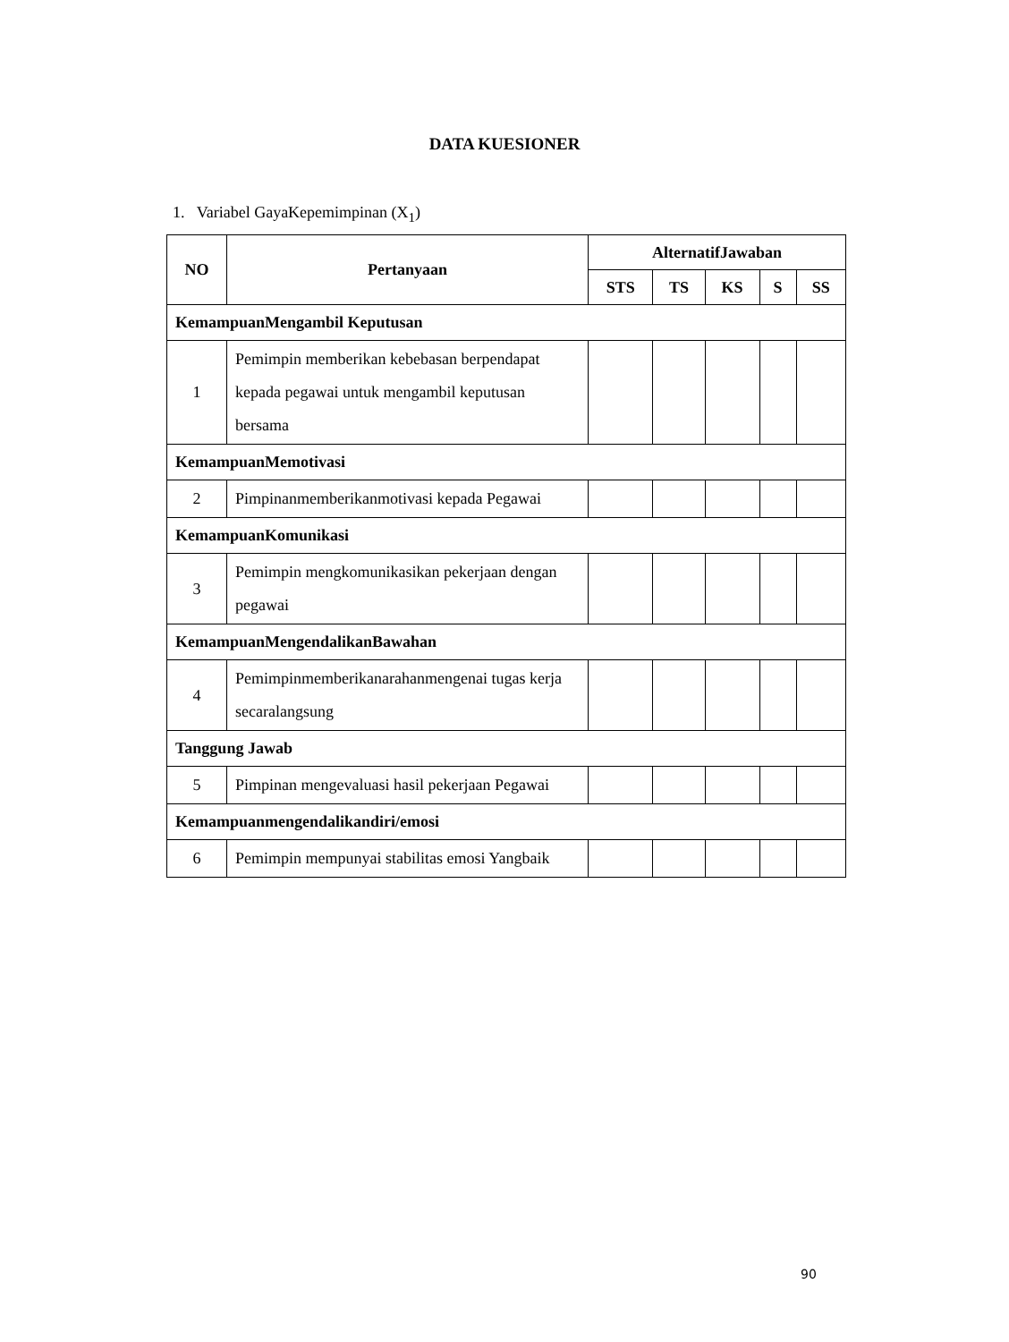DATA KUESIONER
1. Variabel GayaKepemimpinan (X<sub>1</sub>)
| NO | Pertanyaan | AlternatifJawaban | | | | |
| --- | --- | --- | --- | --- | --- | --- |
| | | STS | TS | KS | S | SS |
| KemampuanMengambil Keputusan | | | | | | |
| 1 | Pemimpin memberikan kebebasan berpendapat kepada pegawai untuk mengambil keputusan bersama | | | | | |
| KemampuanMemotivasi | | | | | | |
| 2 | Pimpinanmemberikanmotivasi kepada Pegawai | | | | | |
| KemampuanKomunikasi | | | | | | |
| 3 | Pemimpin mengkomunikasikan pekerjaan dengan pegawai | | | | | |
| KemampuanMengendalikanBawahan | | | | | | |
| 4 | Pemimpinmemberikanarahanmengenai tugas kerja secaralangsung | | | | | |
| Tanggung Jawab | | | | | | |
| 5 | Pimpinan mengevaluasi hasil pekerjaan Pegawai | | | | | |
| Kemampuanmengendalikandiri/emosi | | | | | | |
| 6 | Pemimpin mempunyai stabilitas emosi Yangbaik | | | | | |
90